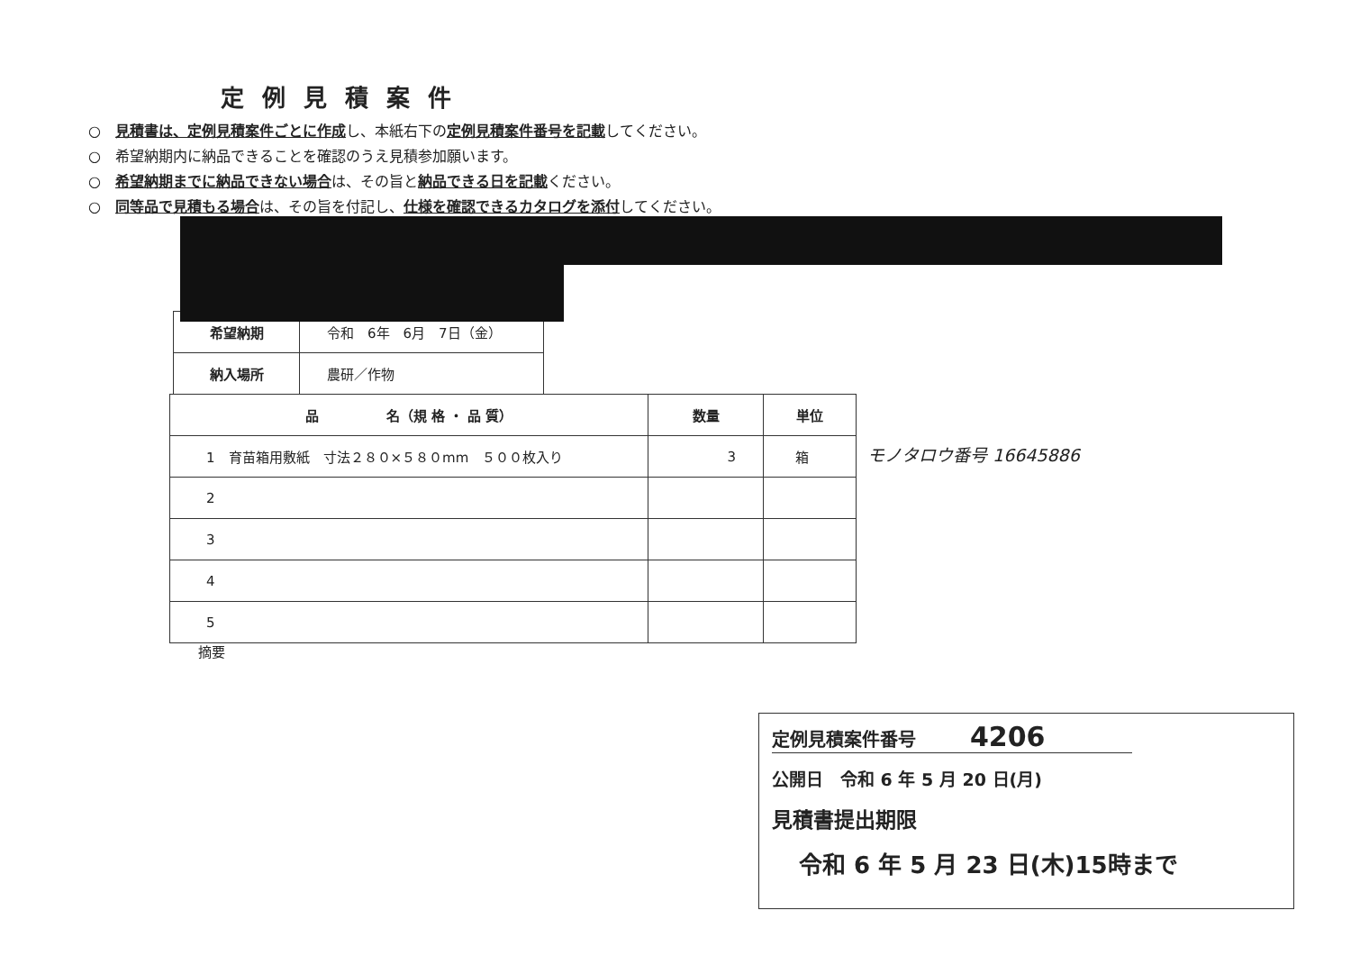定例見積案件
○　見積書は、定例見積案件ごとに作成し、本紙右下の定例見積案件番号を記載してください。
○　希望納期内に納品できることを確認のうえ見積参加願います。
○　希望納期までに納品できない場合は、その旨と納品できる日を記載ください。
○　同等品で見積もる場合は、その旨を付記し、仕様を確認できるカタログを添付してください。
| 希望納期 | 令和 6年 6月 7日（金） |
| 納入場所 | 農研／作物 |
| 品 名（規 格 ・ 品 質） | 数量 | 単位 |
| --- | --- | --- |
| 1 育苗箱用敷紙 寸法２８０×５８０mm ５００枚入り | 3 | 箱 |
| 2 | | |
| 3 | | |
| 4 | | |
| 5 | | |
モノタロウ番号 16645886
摘要
定例見積案件番号　　　4206
公開日　令和 6 年 5 月 20 日(月)
見積書提出期限
令和 6 年 5 月 23 日(木)15時まで